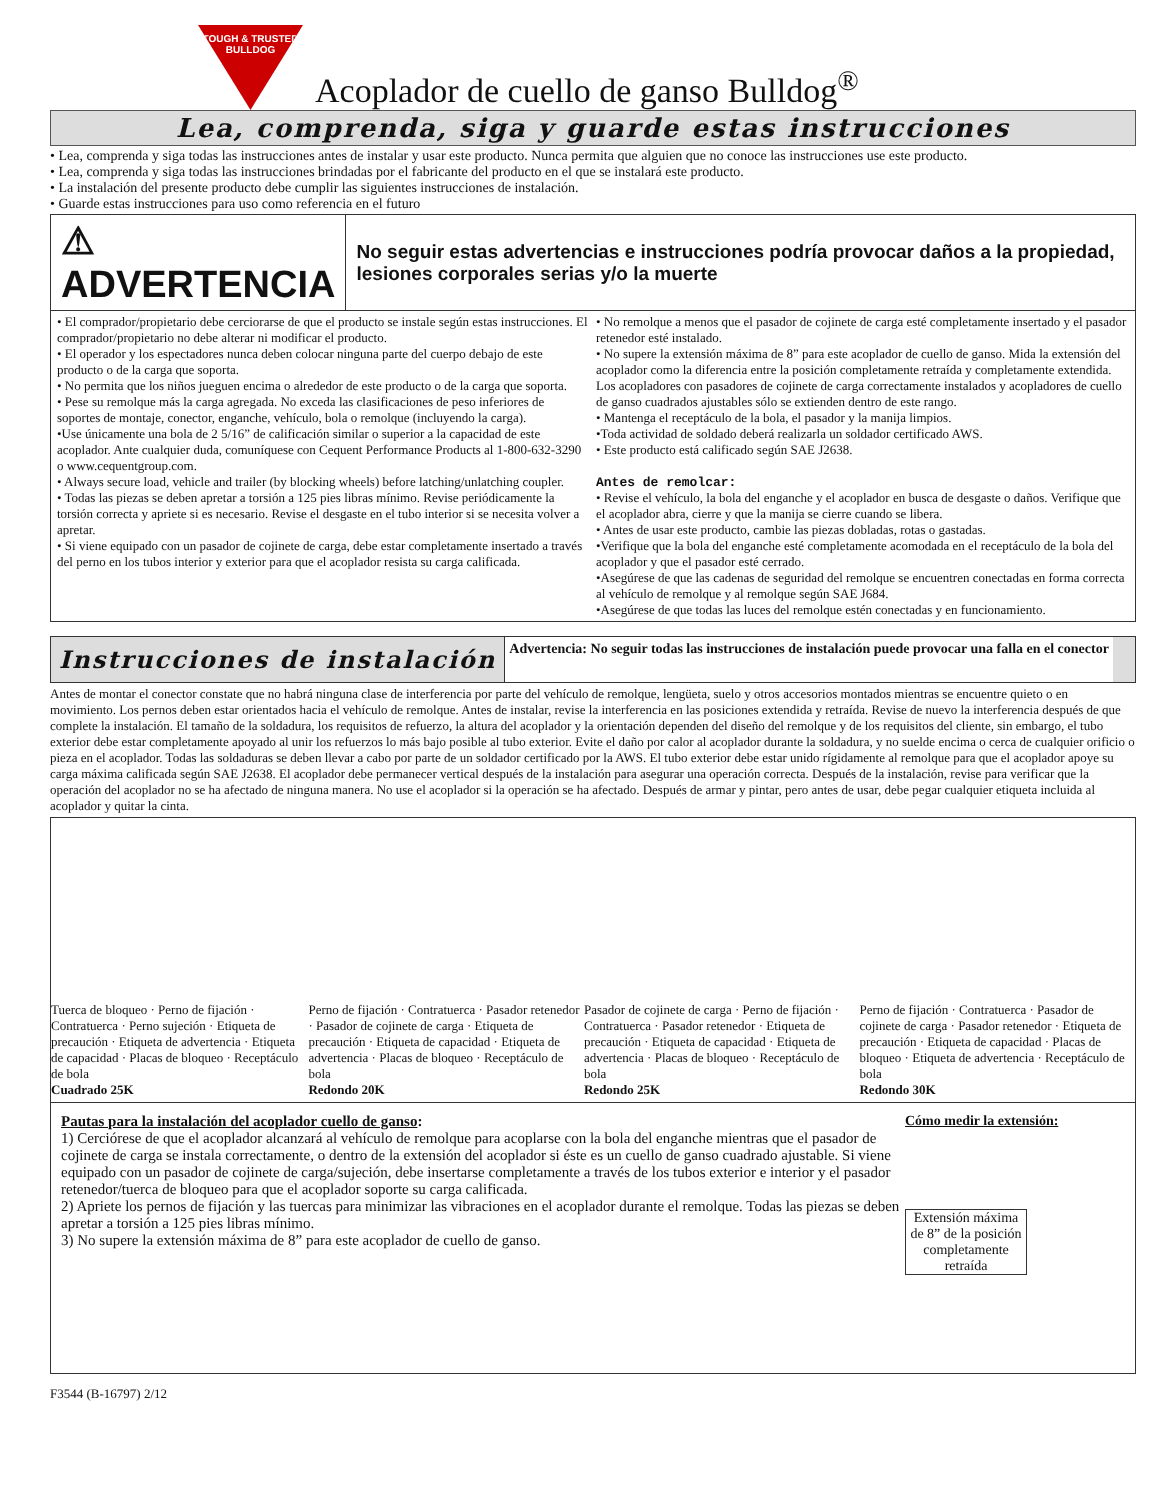TOUGH & TRUSTED
BULLDOG
Acoplador de cuello de ganso Bulldog<sup>®</sup>
Lea, comprenda, siga y guarde estas instrucciones
• Lea, comprenda y siga todas las instrucciones antes de instalar y usar este producto. Nunca permita que alguien que no conoce las instrucciones use este producto.
• Lea, comprenda y siga todas las instrucciones brindadas por el fabricante del producto en el que se instalará este producto.
• La instalación del presente producto debe cumplir las siguientes instrucciones de instalación.
• Guarde estas instrucciones para uso como referencia en el futuro
⚠ ADVERTENCIA
No seguir estas advertencias e instrucciones podría provocar daños a la propiedad, lesiones corporales serias y/o la muerte
• El comprador/propietario debe cerciorarse de que el producto se instale según estas instrucciones. El comprador/propietario no debe alterar ni modificar el producto.
• El operador y los espectadores nunca deben colocar ninguna parte del cuerpo debajo de este producto o de la carga que soporta.
• No permita que los niños jueguen encima o alrededor de este producto o de la carga que soporta.
• Pese su remolque más la carga agregada. No exceda las clasificaciones de peso inferiores de soportes de montaje, conector, enganche, vehículo, bola o remolque (incluyendo la carga).
•Use únicamente una bola de 2 5/16” de calificación similar o superior a la capacidad de este acoplador. Ante cualquier duda, comuníquese con Cequent Performance Products al 1-800-632-3290 o www.cequentgroup.com.
• Always secure load, vehicle and trailer (by blocking wheels) before latching/unlatching coupler.
• Todas las piezas se deben apretar a torsión a 125 pies libras mínimo. Revise periódicamente la torsión correcta y apriete si es necesario. Revise el desgaste en el tubo interior si se necesita volver a apretar.
• Si viene equipado con un pasador de cojinete de carga, debe estar completamente insertado a través del perno en los tubos interior y exterior para que el acoplador resista su carga calificada.
• No remolque a menos que el pasador de cojinete de carga esté completamente insertado y el pasador retenedor esté instalado.
• No supere la extensión máxima de 8” para este acoplador de cuello de ganso. Mida la extensión del acoplador como la diferencia entre la posición completamente retraída y completamente extendida. Los acopladores con pasadores de cojinete de carga correctamente instalados y acopladores de cuello de ganso cuadrados ajustables sólo se extienden dentro de este rango.
• Mantenga el receptáculo de la bola, el pasador y la manija limpios.
•Toda actividad de soldado deberá realizarla un soldador certificado AWS.
• Este producto está calificado según SAE J2638.
Antes de remolcar:
• Revise el vehículo, la bola del enganche y el acoplador en busca de desgaste o daños. Verifique que el acoplador abra, cierre y que la manija se cierre cuando se libera.
• Antes de usar este producto, cambie las piezas dobladas, rotas o gastadas.
•Verifique que la bola del enganche esté completamente acomodada en el receptáculo de la bola del acoplador y que el pasador esté cerrado.
•Asegúrese de que las cadenas de seguridad del remolque se encuentren conectadas en forma correcta al vehículo de remolque y al remolque según SAE J684.
•Asegúrese de que todas las luces del remolque estén conectadas y en funcionamiento.
Instrucciones de instalación
Advertencia: No seguir todas las instrucciones de instalación puede provocar una falla en el conector
Antes de montar el conector constate que no habrá ninguna clase de interferencia por parte del vehículo de remolque, lengüeta, suelo y otros accesorios montados mientras se encuentre quieto o en movimiento. Los pernos deben estar orientados hacia el vehículo de remolque. Antes de instalar, revise la interferencia en las posiciones extendida y retraída. Revise de nuevo la interferencia después de que complete la instalación. El tamaño de la soldadura, los requisitos de refuerzo, la altura del acoplador y la orientación dependen del diseño del remolque y de los requisitos del cliente, sin embargo, el tubo exterior debe estar completamente apoyado al unir los refuerzos lo más bajo posible al tubo exterior. Evite el daño por calor al acoplador durante la soldadura, y no suelde encima o cerca de cualquier orificio o pieza en el acoplador. Todas las soldaduras se deben llevar a cabo por parte de un soldador certificado por la AWS. El tubo exterior debe estar unido rígidamente al remolque para que el acoplador apoye su carga máxima calificada según SAE J2638. El acoplador debe permanecer vertical después de la instalación para asegurar una operación correcta. Después de la instalación, revise para verificar que la operación del acoplador no se ha afectado de ninguna manera. No use el acoplador si la operación se ha afectado. Después de armar y pintar, pero antes de usar, debe pegar cualquier etiqueta incluida al acoplador y quitar la cinta.
Tuerca de bloqueo · Perno de fijación · Contratuerca · Perno sujeción · Etiqueta de precaución · Etiqueta de advertencia · Etiqueta de capacidad · Placas de bloqueo · Receptáculo de bola
Cuadrado 25K
Perno de fijación · Contratuerca · Pasador retenedor · Pasador de cojinete de carga · Etiqueta de precaución · Etiqueta de capacidad · Etiqueta de advertencia · Placas de bloqueo · Receptáculo de bola
Redondo 20K
Pasador de cojinete de carga · Perno de fijación · Contratuerca · Pasador retenedor · Etiqueta de precaución · Etiqueta de capacidad · Etiqueta de advertencia · Placas de bloqueo · Receptáculo de bola
Redondo 25K
Perno de fijación · Contratuerca · Pasador de cojinete de carga · Pasador retenedor · Etiqueta de precaución · Etiqueta de capacidad · Placas de bloqueo · Etiqueta de advertencia · Receptáculo de bola
Redondo 30K
Pautas para la instalación del acoplador cuello de ganso:
1) Cerciórese de que el acoplador alcanzará al vehículo de remolque para acoplarse con la bola del enganche mientras que el pasador de cojinete de carga se instala correctamente, o dentro de la extensión del acoplador si éste es un cuello de ganso cuadrado ajustable. Si viene equipado con un pasador de cojinete de carga/sujeción, debe insertarse completamente a través de los tubos exterior e interior y el pasador retenedor/tuerca de bloqueo para que el acoplador soporte su carga calificada.
2) Apriete los pernos de fijación y las tuercas para minimizar las vibraciones en el acoplador durante el remolque. Todas las piezas se deben apretar a torsión a 125 pies libras mínimo.
3) No supere la extensión máxima de 8” para este acoplador de cuello de ganso.
Cómo medir la extensión:
Extensión máxima de 8” de la posición completamente retraída
F3544 (B-16797) 2/12